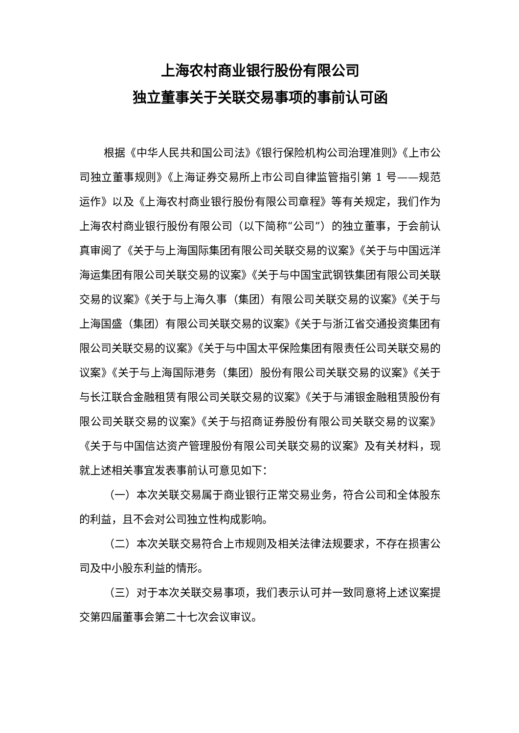上海农村商业银行股份有限公司
独立董事关于关联交易事项的事前认可函
根据《中华人民共和国公司法》《银行保险机构公司治理准则》《上市公司独立董事规则》《上海证券交易所上市公司自律监管指引第 1 号——规范运作》以及《上海农村商业银行股份有限公司章程》等有关规定，我们作为上海农村商业银行股份有限公司（以下简称“公司”）的独立董事，于会前认真审阅了《关于与上海国际集团有限公司关联交易的议案》《关于与中国远洋海运集团有限公司关联交易的议案》《关于与中国宝武钢铁集团有限公司关联交易的议案》《关于与上海久事（集团）有限公司关联交易的议案》《关于与上海国盛（集团）有限公司关联交易的议案》《关于与浙江省交通投资集团有限公司关联交易的议案》《关于与中国太平保险集团有限责任公司关联交易的议案》《关于与上海国际港务（集团）股份有限公司关联交易的议案》《关于与长江联合金融租赁有限公司关联交易的议案》《关于与浦银金融租赁股份有限公司关联交易的议案》《关于与招商证券股份有限公司关联交易的议案》《关于与中国信达资产管理股份有限公司关联交易的议案》及有关材料，现就上述相关事宜发表事前认可意见如下：
（一）本次关联交易属于商业银行正常交易业务，符合公司和全体股东的利益，且不会对公司独立性构成影响。
（二）本次关联交易符合上市规则及相关法律法规要求，不存在损害公司及中小股东利益的情形。
（三）对于本次关联交易事项，我们表示认可并一致同意将上述议案提交第四届董事会第二十七次会议审议。